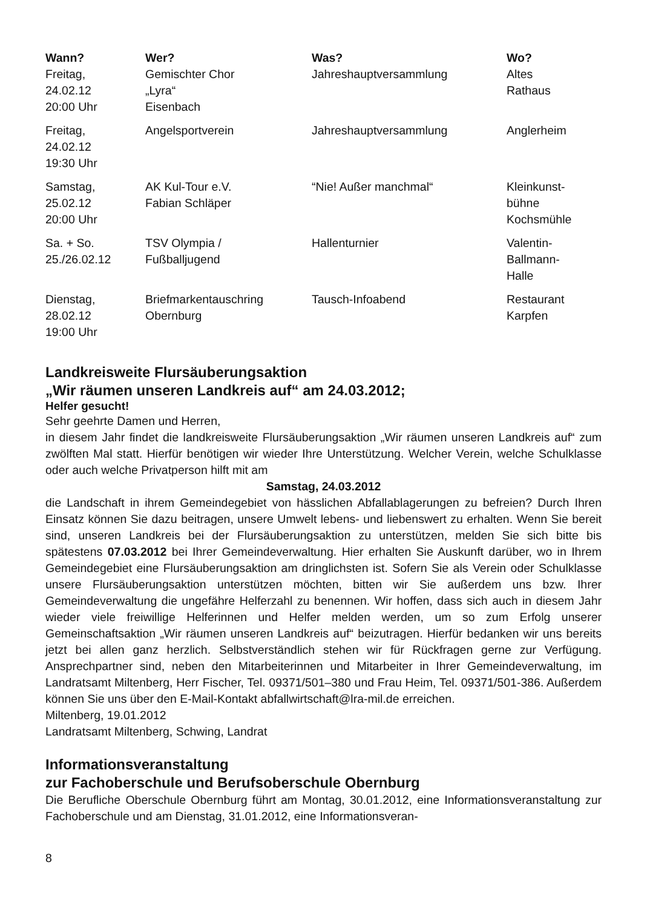| Wann? | Wer? | Was? | Wo? |
| --- | --- | --- | --- |
| Freitag, 24.02.12 20:00 Uhr | Gemischter Chor „Lyra“ Eisenbach | Jahreshauptversammlung | Altes Rathaus |
| Freitag, 24.02.12 19:30 Uhr | Angelsportverein | Jahreshauptversammlung | Anglerheim |
| Samstag, 25.02.12 20:00 Uhr | AK Kul-Tour e.V. Fabian Schläper | “Nie! Außer manchmal“ | Kleinkunst- bühne Kochsmühle |
| Sa. + So. 25./26.02.12 | TSV Olympia / Fußballjugend | Hallenturnier | Valentin- Ballmann- Halle |
| Dienstag, 28.02.12 19:00 Uhr | Briefmarkentauschring Obernburg | Tausch-Infoabend | Restaurant Karpfen |
Landkreisweite Flursäuberungsaktion
„Wir räumen unseren Landkreis auf“ am 24.03.2012;
Helfer gesucht!
Sehr geehrte Damen und Herren,
in diesem Jahr findet die landkreisweite Flursäuberungsaktion „Wir räumen unseren Landkreis auf“ zum zwölften Mal statt. Hierfür benötigen wir wieder Ihre Unterstützung. Welcher Verein, welche Schulklasse oder auch welche Privatperson hilft mit am
Samstag, 24.03.2012
die Landschaft in ihrem Gemeindegebiet von hässlichen Abfallablagerungen zu befreien? Durch Ihren Einsatz können Sie dazu beitragen, unsere Umwelt lebens- und liebenswert zu erhalten. Wenn Sie bereit sind, unseren Landkreis bei der Flursäuberungsaktion zu unterstützen, melden Sie sich bitte bis spätestens 07.03.2012 bei Ihrer Gemeindeverwaltung. Hier erhalten Sie Auskunft darüber, wo in Ihrem Gemeindegebiet eine Flursäuberungsaktion am dringlichsten ist. Sofern Sie als Verein oder Schulklasse unsere Flursäuberungsaktion unterstützen möchten, bitten wir Sie außerdem uns bzw. Ihrer Gemeindeverwaltung die ungefähre Helferzahl zu benennen. Wir hoffen, dass sich auch in diesem Jahr wieder viele freiwillige Helferinnen und Helfer melden werden, um so zum Erfolg unserer Gemeinschaftsaktion „Wir räumen unseren Landkreis auf“ beizutragen. Hierfür bedanken wir uns bereits jetzt bei allen ganz herzlich. Selbstverständlich stehen wir für Rückfragen gerne zur Verfügung. Ansprechpartner sind, neben den Mitarbeiterinnen und Mitarbeiter in Ihrer Gemeindeverwaltung, im Landratsamt Miltenberg, Herr Fischer, Tel. 09371/501–380 und Frau Heim, Tel. 09371/501-386. Außerdem können Sie uns über den E-Mail-Kontakt abfallwirtschaft@lra-mil.de erreichen.
Miltenberg, 19.01.2012
Landratsamt Miltenberg, Schwing, Landrat
Informationsveranstaltung
zur Fachoberschule und Berufsoberschule Obernburg
Die Berufliche Oberschule Obernburg führt am Montag, 30.01.2012, eine Informationsveranstaltung zur Fachoberschule und am Dienstag, 31.01.2012, eine Informationsveran-
8